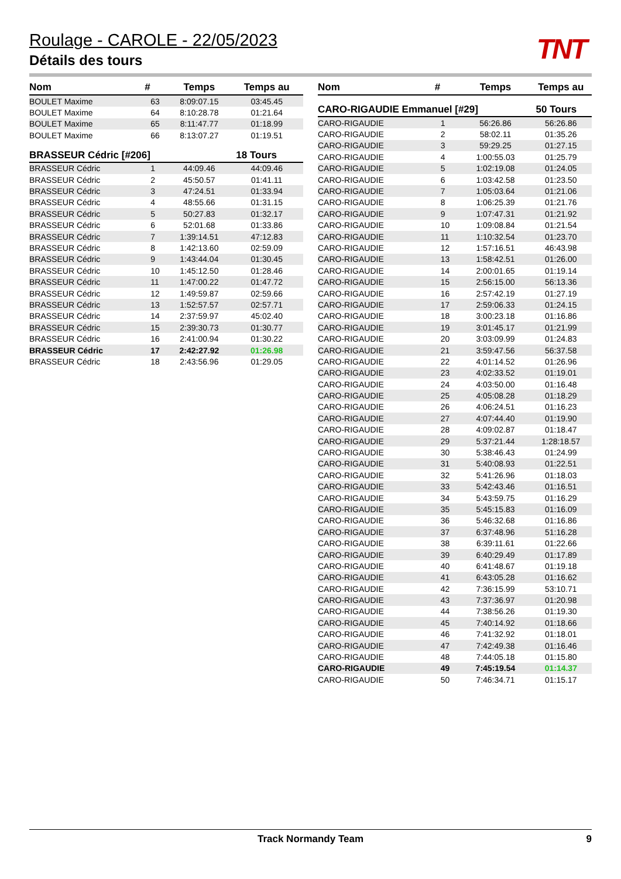Roulage - CAROLE - 22/05/2023
Détails des tours
TNT
| Nom | # | Temps | Temps au |
| --- | --- | --- | --- |
| BOULET Maxime | 63 | 8:09:07.15 | 03:45.45 |
| BOULET Maxime | 64 | 8:10:28.78 | 01:21.64 |
| BOULET Maxime | 65 | 8:11:47.77 | 01:18.99 |
| BOULET Maxime | 66 | 8:13:07.27 | 01:19.51 |
| BRASSEUR Cédric [#206] | | | 18 Tours |
| BRASSEUR Cédric | 1 | 44:09.46 | 44:09.46 |
| BRASSEUR Cédric | 2 | 45:50.57 | 01:41.11 |
| BRASSEUR Cédric | 3 | 47:24.51 | 01:33.94 |
| BRASSEUR Cédric | 4 | 48:55.66 | 01:31.15 |
| BRASSEUR Cédric | 5 | 50:27.83 | 01:32.17 |
| BRASSEUR Cédric | 6 | 52:01.68 | 01:33.86 |
| BRASSEUR Cédric | 7 | 1:39:14.51 | 47:12.83 |
| BRASSEUR Cédric | 8 | 1:42:13.60 | 02:59.09 |
| BRASSEUR Cédric | 9 | 1:43:44.04 | 01:30.45 |
| BRASSEUR Cédric | 10 | 1:45:12.50 | 01:28.46 |
| BRASSEUR Cédric | 11 | 1:47:00.22 | 01:47.72 |
| BRASSEUR Cédric | 12 | 1:49:59.87 | 02:59.66 |
| BRASSEUR Cédric | 13 | 1:52:57.57 | 02:57.71 |
| BRASSEUR Cédric | 14 | 2:37:59.97 | 45:02.40 |
| BRASSEUR Cédric | 15 | 2:39:30.73 | 01:30.77 |
| BRASSEUR Cédric | 16 | 2:41:00.94 | 01:30.22 |
| BRASSEUR Cédric | 17 | 2:42:27.92 | 01:26.98 |
| BRASSEUR Cédric | 18 | 2:43:56.96 | 01:29.05 |
| Nom | # | Temps | Temps au |
| --- | --- | --- | --- |
| CARO-RIGAUDIE Emmanuel [#29] | | | 50 Tours |
| CARO-RIGAUDIE | 1 | 56:26.86 | 56:26.86 |
| CARO-RIGAUDIE | 2 | 58:02.11 | 01:35.26 |
| CARO-RIGAUDIE | 3 | 59:29.25 | 01:27.15 |
| CARO-RIGAUDIE | 4 | 1:00:55.03 | 01:25.79 |
| CARO-RIGAUDIE | 5 | 1:02:19.08 | 01:24.05 |
| CARO-RIGAUDIE | 6 | 1:03:42.58 | 01:23.50 |
| CARO-RIGAUDIE | 7 | 1:05:03.64 | 01:21.06 |
| CARO-RIGAUDIE | 8 | 1:06:25.39 | 01:21.76 |
| CARO-RIGAUDIE | 9 | 1:07:47.31 | 01:21.92 |
| CARO-RIGAUDIE | 10 | 1:09:08.84 | 01:21.54 |
| CARO-RIGAUDIE | 11 | 1:10:32.54 | 01:23.70 |
| CARO-RIGAUDIE | 12 | 1:57:16.51 | 46:43.98 |
| CARO-RIGAUDIE | 13 | 1:58:42.51 | 01:26.00 |
| CARO-RIGAUDIE | 14 | 2:00:01.65 | 01:19.14 |
| CARO-RIGAUDIE | 15 | 2:56:15.00 | 56:13.36 |
| CARO-RIGAUDIE | 16 | 2:57:42.19 | 01:27.19 |
| CARO-RIGAUDIE | 17 | 2:59:06.33 | 01:24.15 |
| CARO-RIGAUDIE | 18 | 3:00:23.18 | 01:16.86 |
| CARO-RIGAUDIE | 19 | 3:01:45.17 | 01:21.99 |
| CARO-RIGAUDIE | 20 | 3:03:09.99 | 01:24.83 |
| CARO-RIGAUDIE | 21 | 3:59:47.56 | 56:37.58 |
| CARO-RIGAUDIE | 22 | 4:01:14.52 | 01:26.96 |
| CARO-RIGAUDIE | 23 | 4:02:33.52 | 01:19.01 |
| CARO-RIGAUDIE | 24 | 4:03:50.00 | 01:16.48 |
| CARO-RIGAUDIE | 25 | 4:05:08.28 | 01:18.29 |
| CARO-RIGAUDIE | 26 | 4:06:24.51 | 01:16.23 |
| CARO-RIGAUDIE | 27 | 4:07:44.40 | 01:19.90 |
| CARO-RIGAUDIE | 28 | 4:09:02.87 | 01:18.47 |
| CARO-RIGAUDIE | 29 | 5:37:21.44 | 1:28:18.57 |
| CARO-RIGAUDIE | 30 | 5:38:46.43 | 01:24.99 |
| CARO-RIGAUDIE | 31 | 5:40:08.93 | 01:22.51 |
| CARO-RIGAUDIE | 32 | 5:41:26.96 | 01:18.03 |
| CARO-RIGAUDIE | 33 | 5:42:43.46 | 01:16.51 |
| CARO-RIGAUDIE | 34 | 5:43:59.75 | 01:16.29 |
| CARO-RIGAUDIE | 35 | 5:45:15.83 | 01:16.09 |
| CARO-RIGAUDIE | 36 | 5:46:32.68 | 01:16.86 |
| CARO-RIGAUDIE | 37 | 6:37:48.96 | 51:16.28 |
| CARO-RIGAUDIE | 38 | 6:39:11.61 | 01:22.66 |
| CARO-RIGAUDIE | 39 | 6:40:29.49 | 01:17.89 |
| CARO-RIGAUDIE | 40 | 6:41:48.67 | 01:19.18 |
| CARO-RIGAUDIE | 41 | 6:43:05.28 | 01:16.62 |
| CARO-RIGAUDIE | 42 | 7:36:15.99 | 53:10.71 |
| CARO-RIGAUDIE | 43 | 7:37:36.97 | 01:20.98 |
| CARO-RIGAUDIE | 44 | 7:38:56.26 | 01:19.30 |
| CARO-RIGAUDIE | 45 | 7:40:14.92 | 01:18.66 |
| CARO-RIGAUDIE | 46 | 7:41:32.92 | 01:18.01 |
| CARO-RIGAUDIE | 47 | 7:42:49.38 | 01:16.46 |
| CARO-RIGAUDIE | 48 | 7:44:05.18 | 01:15.80 |
| CARO-RIGAUDIE | 49 | 7:45:19.54 | 01:14.37 |
| CARO-RIGAUDIE | 50 | 7:46:34.71 | 01:15.17 |
Track Normandy Team 9